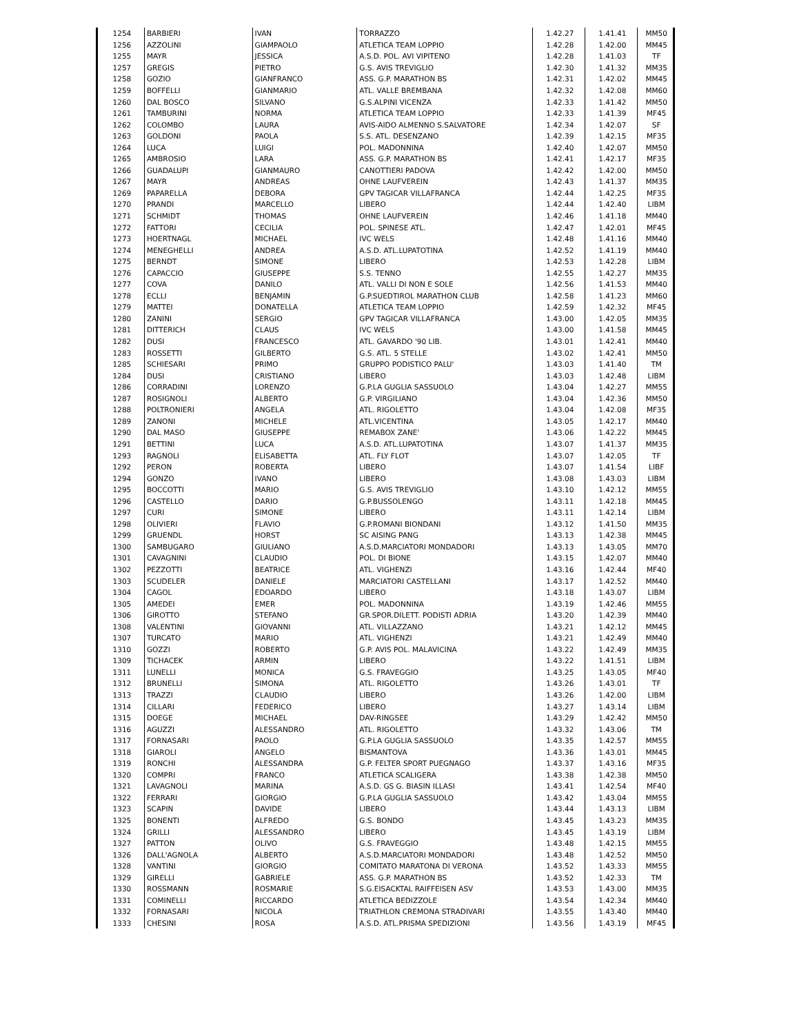| 1254 | BARBIERI | IVAN | TORRAZZO | 1.42.27 | 1.41.41 | MM50 |
| 1256 | AZZOLINI | GIAMPAOLO | ATLETICA TEAM LOPPIO | 1.42.28 | 1.42.00 | MM45 |
| 1255 | MAYR | JESSICA | A.S.D. POL. AVI VIPITENO | 1.42.28 | 1.41.03 | TF |
| 1257 | GREGIS | PIETRO | G.S. AVIS TREVIGLIO | 1.42.30 | 1.41.32 | MM35 |
| 1258 | GOZIO | GIANFRANCO | ASS. G.P. MARATHON BS | 1.42.31 | 1.42.02 | MM45 |
| 1259 | BOFFELLI | GIANMARIO | ATL. VALLE BREMBANA | 1.42.32 | 1.42.08 | MM60 |
| 1260 | DAL BOSCO | SILVANO | G.S.ALPINI VICENZA | 1.42.33 | 1.41.42 | MM50 |
| 1261 | TAMBURINI | NORMA | ATLETICA TEAM LOPPIO | 1.42.33 | 1.41.39 | MF45 |
| 1262 | COLOMBO | LAURA | AVIS-AIDO ALMENNO S.SALVATORE | 1.42.34 | 1.42.07 | SF |
| 1263 | GOLDONI | PAOLA | S.S. ATL. DESENZANO | 1.42.39 | 1.42.15 | MF35 |
| 1264 | LUCA | LUIGI | POL. MADONNINA | 1.42.40 | 1.42.07 | MM50 |
| 1265 | AMBROSIO | LARA | ASS. G.P. MARATHON BS | 1.42.41 | 1.42.17 | MF35 |
| 1266 | GUADALUPI | GIANMAURO | CANOTTIERI PADOVA | 1.42.42 | 1.42.00 | MM50 |
| 1267 | MAYR | ANDREAS | OHNE LAUFVEREIN | 1.42.43 | 1.41.37 | MM35 |
| 1269 | PAPARELLA | DEBORA | GPV TAGICAR VILLAFRANCA | 1.42.44 | 1.42.25 | MF35 |
| 1270 | PRANDI | MARCELLO | LIBERO | 1.42.44 | 1.42.40 | LIBM |
| 1271 | SCHMIDT | THOMAS | OHNE LAUFVEREIN | 1.42.46 | 1.41.18 | MM40 |
| 1272 | FATTORI | CECILIA | POL. SPINESE ATL. | 1.42.47 | 1.42.01 | MF45 |
| 1273 | HOERTNAGL | MICHAEL | IVC WELS | 1.42.48 | 1.41.16 | MM40 |
| 1274 | MENEGHELLI | ANDREA | A.S.D. ATL.LUPATOTINA | 1.42.52 | 1.41.19 | MM40 |
| 1275 | BERNDT | SIMONE | LIBERO | 1.42.53 | 1.42.28 | LIBM |
| 1276 | CAPACCIO | GIUSEPPE | S.S. TENNO | 1.42.55 | 1.42.27 | MM35 |
| 1277 | COVA | DANILO | ATL. VALLI DI NON E SOLE | 1.42.56 | 1.41.53 | MM40 |
| 1278 | ECLLI | BENJAMIN | G.P.SUEDTIROL MARATHON CLUB | 1.42.58 | 1.41.23 | MM60 |
| 1279 | MATTEI | DONATELLA | ATLETICA TEAM LOPPIO | 1.42.59 | 1.42.32 | MF45 |
| 1280 | ZANINI | SERGIO | GPV TAGICAR VILLAFRANCA | 1.43.00 | 1.42.05 | MM35 |
| 1281 | DITTERICH | CLAUS | IVC WELS | 1.43.00 | 1.41.58 | MM45 |
| 1282 | DUSI | FRANCESCO | ATL. GAVARDO '90 LIB. | 1.43.01 | 1.42.41 | MM40 |
| 1283 | ROSSETTI | GILBERTO | G.S. ATL. 5 STELLE | 1.43.02 | 1.42.41 | MM50 |
| 1285 | SCHIESARI | PRIMO | GRUPPO PODISTICO PALU' | 1.43.03 | 1.41.40 | TM |
| 1284 | DUSI | CRISTIANO | LIBERO | 1.43.03 | 1.42.48 | LIBM |
| 1286 | CORRADINI | LORENZO | G.P.LA GUGLIA SASSUOLO | 1.43.04 | 1.42.27 | MM55 |
| 1287 | ROSIGNOLI | ALBERTO | G.P. VIRGILIANO | 1.43.04 | 1.42.36 | MM50 |
| 1288 | POLTRONIERI | ANGELA | ATL. RIGOLETTO | 1.43.04 | 1.42.08 | MF35 |
| 1289 | ZANONI | MICHELE | ATL.VICENTINA | 1.43.05 | 1.42.17 | MM40 |
| 1290 | DAL MASO | GIUSEPPE | REMABOX ZANE' | 1.43.06 | 1.42.22 | MM45 |
| 1291 | BETTINI | LUCA | A.S.D. ATL.LUPATOTINA | 1.43.07 | 1.41.37 | MM35 |
| 1293 | RAGNOLI | ELISABETTA | ATL. FLY FLOT | 1.43.07 | 1.42.05 | TF |
| 1292 | PERON | ROBERTA | LIBERO | 1.43.07 | 1.41.54 | LIBF |
| 1294 | GONZO | IVANO | LIBERO | 1.43.08 | 1.43.03 | LIBM |
| 1295 | BOCCOTTI | MARIO | G.S. AVIS TREVIGLIO | 1.43.10 | 1.42.12 | MM55 |
| 1296 | CASTELLO | DARIO | G.P.BUSSOLENGO | 1.43.11 | 1.42.18 | MM45 |
| 1297 | CURI | SIMONE | LIBERO | 1.43.11 | 1.42.14 | LIBM |
| 1298 | OLIVIERI | FLAVIO | G.P.ROMANI BIONDANI | 1.43.12 | 1.41.50 | MM35 |
| 1299 | GRUENDL | HORST | SC AISING PANG | 1.43.13 | 1.42.38 | MM45 |
| 1300 | SAMBUGARO | GIULIANO | A.S.D.MARCIATORI MONDADORI | 1.43.13 | 1.43.05 | MM70 |
| 1301 | CAVAGNINI | CLAUDIO | POL. DI BIONE | 1.43.15 | 1.42.07 | MM40 |
| 1302 | PEZZOTTI | BEATRICE | ATL. VIGHENZI | 1.43.16 | 1.42.44 | MF40 |
| 1303 | SCUDELER | DANIELE | MARCIATORI CASTELLANI | 1.43.17 | 1.42.52 | MM40 |
| 1304 | CAGOL | EDOARDO | LIBERO | 1.43.18 | 1.43.07 | LIBM |
| 1305 | AMEDEI | EMER | POL. MADONNINA | 1.43.19 | 1.42.46 | MM55 |
| 1306 | GIROTTO | STEFANO | GR.SPOR.DILETT. PODISTI ADRIA | 1.43.20 | 1.42.39 | MM40 |
| 1308 | VALENTINI | GIOVANNI | ATL. VILLAZZANO | 1.43.21 | 1.42.12 | MM45 |
| 1307 | TURCATO | MARIO | ATL. VIGHENZI | 1.43.21 | 1.42.49 | MM40 |
| 1310 | GOZZI | ROBERTO | G.P. AVIS POL. MALAVICINA | 1.43.22 | 1.42.49 | MM35 |
| 1309 | TICHACEK | ARMIN | LIBERO | 1.43.22 | 1.41.51 | LIBM |
| 1311 | LUNELLI | MONICA | G.S. FRAVEGGIO | 1.43.25 | 1.43.05 | MF40 |
| 1312 | BRUNELLI | SIMONA | ATL. RIGOLETTO | 1.43.26 | 1.43.01 | TF |
| 1313 | TRAZZI | CLAUDIO | LIBERO | 1.43.26 | 1.42.00 | LIBM |
| 1314 | CILLARI | FEDERICO | LIBERO | 1.43.27 | 1.43.14 | LIBM |
| 1315 | DOEGE | MICHAEL | DAV-RINGSEE | 1.43.29 | 1.42.42 | MM50 |
| 1316 | AGUZZI | ALESSANDRO | ATL. RIGOLETTO | 1.43.32 | 1.43.06 | TM |
| 1317 | FORNASARI | PAOLO | G.P.LA GUGLIA SASSUOLO | 1.43.35 | 1.42.57 | MM55 |
| 1318 | GIAROLI | ANGELO | BISMANTOVA | 1.43.36 | 1.43.01 | MM45 |
| 1319 | RONCHI | ALESSANDRA | G.P. FELTER SPORT PUEGNAGO | 1.43.37 | 1.43.16 | MF35 |
| 1320 | COMPRI | FRANCO | ATLETICA SCALIGERA | 1.43.38 | 1.42.38 | MM50 |
| 1321 | LAVAGNOLI | MARINA | A.S.D. GS G. BIASIN ILLASI | 1.43.41 | 1.42.54 | MF40 |
| 1322 | FERRARI | GIORGIO | G.P.LA GUGLIA SASSUOLO | 1.43.42 | 1.43.04 | MM55 |
| 1323 | SCAPIN | DAVIDE | LIBERO | 1.43.44 | 1.43.13 | LIBM |
| 1325 | BONENTI | ALFREDO | G.S. BONDO | 1.43.45 | 1.43.23 | MM35 |
| 1324 | GRILLI | ALESSANDRO | LIBERO | 1.43.45 | 1.43.19 | LIBM |
| 1327 | PATTON | OLIVO | G.S. FRAVEGGIO | 1.43.48 | 1.42.15 | MM55 |
| 1326 | DALL'AGNOLA | ALBERTO | A.S.D.MARCIATORI MONDADORI | 1.43.48 | 1.42.52 | MM50 |
| 1328 | VANTINI | GIORGIO | COMITATO MARATONA DI VERONA | 1.43.52 | 1.43.33 | MM55 |
| 1329 | GIRELLI | GABRIELE | ASS. G.P. MARATHON BS | 1.43.52 | 1.42.33 | TM |
| 1330 | ROSSMANN | ROSMARIE | S.G.EISACKTAL RAIFFEISEN ASV | 1.43.53 | 1.43.00 | MM35 |
| 1331 | COMINELLI | RICCARDO | ATLETICA BEDIZZOLE | 1.43.54 | 1.42.34 | MM40 |
| 1332 | FORNASARI | NICOLA | TRIATHLON CREMONA STRADIVARI | 1.43.55 | 1.43.40 | MM40 |
| 1333 | CHESINI | ROSA | A.S.D. ATL.PRISMA SPEDIZIONI | 1.43.56 | 1.43.19 | MF45 |